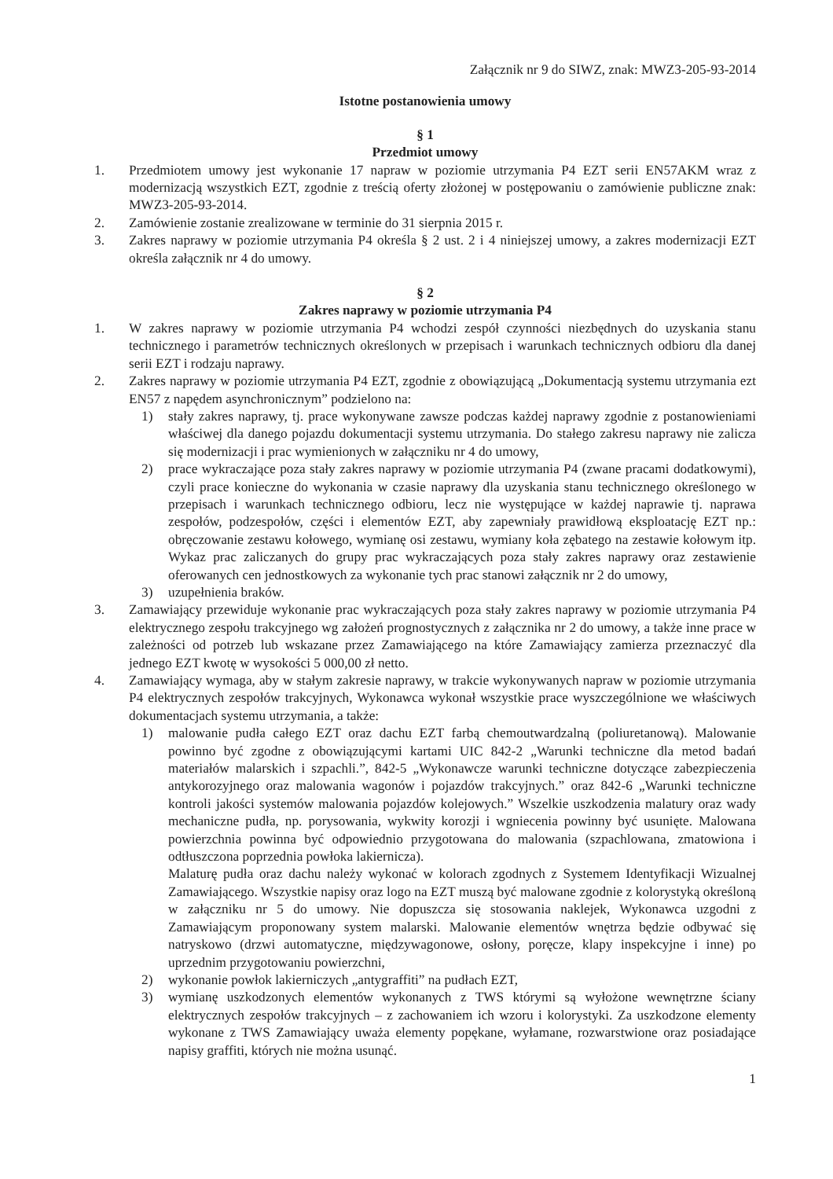Załącznik nr 9 do SIWZ, znak: MWZ3-205-93-2014
Istotne postanowienia umowy
§ 1
Przedmiot umowy
1. Przedmiotem umowy jest wykonanie 17 napraw w poziomie utrzymania P4 EZT serii EN57AKM wraz z modernizacją wszystkich EZT, zgodnie z treścią oferty złożonej w postępowaniu o zamówienie publiczne znak: MWZ3-205-93-2014.
2. Zamówienie zostanie zrealizowane w terminie do 31 sierpnia 2015 r.
3. Zakres naprawy w poziomie utrzymania P4 określa § 2 ust. 2 i 4 niniejszej umowy, a zakres modernizacji EZT określa załącznik nr 4 do umowy.
§ 2
Zakres naprawy w poziomie utrzymania P4
1. W zakres naprawy w poziomie utrzymania P4 wchodzi zespół czynności niezbędnych do uzyskania stanu technicznego i parametrów technicznych określonych w przepisach i warunkach technicznych odbioru dla danej serii EZT i rodzaju naprawy.
2. Zakres naprawy w poziomie utrzymania P4 EZT, zgodnie z obowiązującą „Dokumentacją systemu utrzymania ezt EN57 z napędem asynchronicznym” podzielono na:
1) stały zakres naprawy, tj. prace wykonywane zawsze podczas każdej naprawy zgodnie z postanowieniami właściwej dla danego pojazdu dokumentacji systemu utrzymania. Do stałego zakresu naprawy nie zalicza się modernizacji i prac wymienionych w załączniku nr 4 do umowy,
2) prace wykraczające poza stały zakres naprawy w poziomie utrzymania P4 (zwane pracami dodatkowymi), czyli prace konieczne do wykonania w czasie naprawy dla uzyskania stanu technicznego określonego w przepisach i warunkach technicznego odbioru, lecz nie występujące w każdej naprawie tj. naprawa zespołów, podzespołów, części i elementów EZT, aby zapewniały prawidłową eksploatację EZT np.: obręczowanie zestawu kołowego, wymianę osi zestawu, wymiany koła zębatego na zestawie kołowym itp. Wykaz prac zaliczanych do grupy prac wykraczających poza stały zakres naprawy oraz zestawienie oferowanych cen jednostkowych za wykonanie tych prac stanowi załącznik nr 2 do umowy,
3) uzupełnienia braków.
3. Zamawiający przewiduje wykonanie prac wykraczających poza stały zakres naprawy w poziomie utrzymania P4 elektrycznego zespołu trakcyjnego wg założeń prognostycznych z załącznika nr 2 do umowy, a także inne prace w zależności od potrzeb lub wskazane przez Zamawiającego na które Zamawiający zamierza przeznaczyć dla jednego EZT kwotę w wysokości 5 000,00 zł netto.
4. Zamawiający wymaga, aby w stałym zakresie naprawy, w trakcie wykonywanych napraw w poziomie utrzymania P4 elektrycznych zespołów trakcyjnych, Wykonawca wykonał wszystkie prace wyszczególnione we właściwych dokumentacjach systemu utrzymania, a także:
1) malowanie pudła całego EZT oraz dachu EZT farbą chemoutwardzalną (poliuretanową). Malowanie powinno być zgodne z obowiązującymi kartami UIC 842-2 „Warunki techniczne dla metod badań materiałów malarskich i szpachli.”, 842-5 „Wykonawcze warunki techniczne dotyczące zabezpieczenia antykorozyjnego oraz malowania wagonów i pojazdów trakcyjnych.” oraz 842-6 „Warunki techniczne kontroli jakości systemów malowania pojazdów kolejowych.” Wszelkie uszkodzenia malatury oraz wady mechaniczne pudła, np. porysowania, wykwity korozji i wgniecenia powinny być usunięte. Malowana powierzchnia powinna być odpowiednio przygotowana do malowania (szpachlowana, zmatowiona i odtłuszczona poprzednia powłoka lakiernicza).
Malaturę pudła oraz dachu należy wykonać w kolorach zgodnych z Systemem Identyfikacji Wizualnej Zamawiającego. Wszystkie napisy oraz logo na EZT muszą być malowane zgodnie z kolorystyką określoną w załączniku nr 5 do umowy. Nie dopuszcza się stosowania naklejek, Wykonawca uzgodni z Zamawiającym proponowany system malarski. Malowanie elementów wnętrza będzie odbywać się natryskowo (drzwi automatyczne, międzywagonowe, osłony, poręcze, klapy inspekcyjne i inne) po uprzednim przygotowaniu powierzchni,
2) wykonanie powłok lakierniczych „antygraffiti” na pudłach EZT,
3) wymianę uszkodzonych elementów wykonanych z TWS którymi są wyłożone wewnętrzne ściany elektrycznych zespołów trakcyjnych – z zachowaniem ich wzoru i kolorystyki. Za uszkodzone elementy wykonane z TWS Zamawiający uważa elementy popękane, wyłamane, rozwarstwione oraz posiadające napisy graffiti, których nie można usunąć.
1